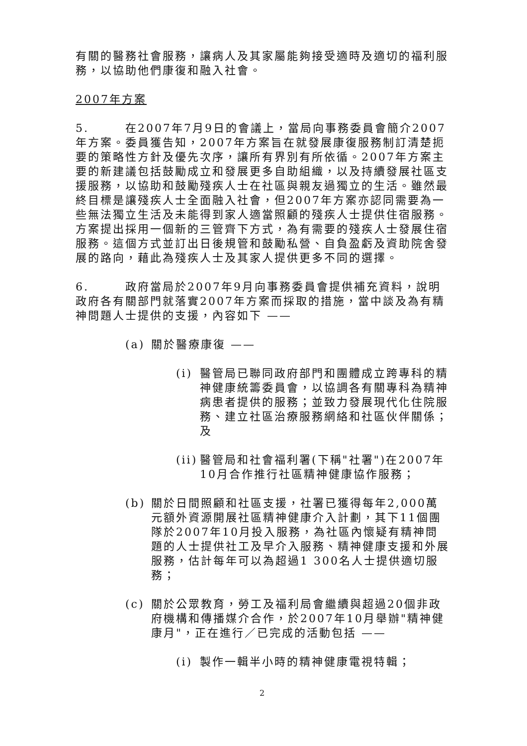有關的醫務社會服務，讓病人及其家屬能夠接受適時及適切的福利服務，以協助他們康復和融入社會。
2007年方案
5. 在2007年7月9日的會議上，當局向事務委員會簡介2007年方案。委員獲告知，2007年方案旨在就發展康復服務制訂清楚扼要的策略性方針及優先次序，讓所有界別有所依循。2007年方案主要的新建議包括鼓勵成立和發展更多自助組織，以及持續發展社區支援服務，以協助和鼓勵殘疾人士在社區與親友過獨立的生活。雖然最終目標是讓殘疾人士全面融入社會，但2007年方案亦認同需要為一些無法獨立生活及未能得到家人適當照顧的殘疾人士提供住宿服務。方案提出採用一個新的三管齊下方式，為有需要的殘疾人士發展住宿服務。這個方式並訂出日後規管和鼓勵私營、自負盈虧及資助院舍發展的路向，藉此為殘疾人士及其家人提供更多不同的選擇。
6. 政府當局於2007年9月向事務委員會提供補充資料，說明政府各有關部門就落實2007年方案而採取的措施，當中談及為有精神問題人士提供的支援，內容如下 ——
(a) 關於醫療康復 ——
(i) 醫管局已聯同政府部門和團體成立跨專科的精神健康統籌委員會，以協調各有關專科為精神病患者提供的服務；並致力發展現代化住院服務、建立社區治療服務網絡和社區伙伴關係；及
(ii) 醫管局和社會福利署(下稱"社署")在2007年10月合作推行社區精神健康協作服務；
(b) 關於日間照顧和社區支援，社署已獲得每年2,000萬元額外資源開展社區精神健康介入計劃，其下11個團隊於2007年10月投入服務，為社區內懷疑有精神問題的人士提供社工及早介入服務、精神健康支援和外展服務，估計每年可以為超過1 300名人士提供適切服務；
(c) 關於公眾教育，勞工及福利局會繼續與超過20個非政府機構和傳播媒介合作，於2007年10月舉辦"精神健康月"，正在進行／已完成的活動包括 ——
(i) 製作一輯半小時的精神健康電視特輯；
2